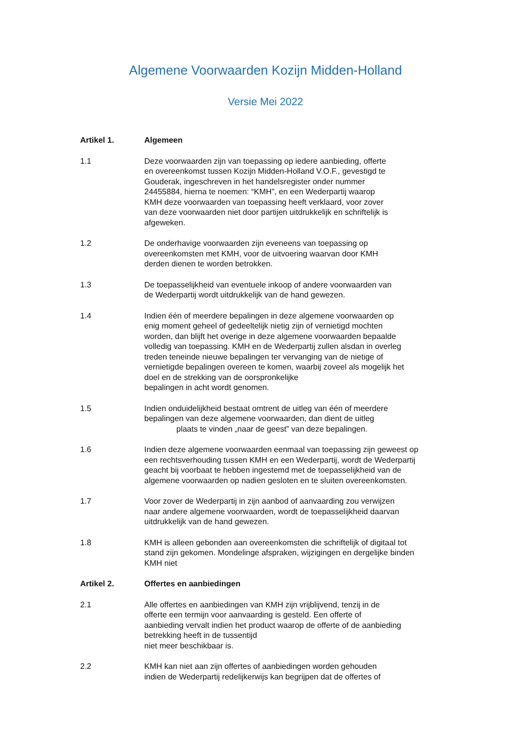Algemene Voorwaarden Kozijn Midden-Holland
Versie Mei 2022
Artikel 1. Algemeen
1.1 Deze voorwaarden zijn van toepassing op iedere aanbieding, offerte
en overeenkomst tussen Kozijn Midden-Holland V.O.F., gevestigd te
Gouderak, ingeschreven in het handelsregister onder nummer
24455884, hierna te noemen: “KMH”, en een Wederpartij waarop
KMH deze voorwaarden van toepassing heeft verklaard, voor zover
van deze voorwaarden niet door partijen uitdrukkelijk en schriftelijk is
afgeweken.
1.2 De onderhavige voorwaarden zijn eveneens van toepassing op
overeenkomsten met KMH, voor de uitvoering waarvan door KMH
derden dienen te worden betrokken.
1.3 De toepasselijkheid van eventuele inkoop of andere voorwaarden van
de Wederpartij wordt uitdrukkelijk van de hand gewezen.
1.4 Indien één of meerdere bepalingen in deze algemene voorwaarden op
enig moment geheel of gedeeltelijk nietig zijn of vernietigd mochten
worden, dan blijft het overige in deze algemene voorwaarden bepaalde
volledig van toepassing. KMH en de Wederpartij zullen alsdan in overleg
treden teneinde nieuwe bepalingen ter vervanging van de nietige of
vernietigde bepalingen overeen te komen, waarbij zoveel als mogelijk het
doel en de strekking van de oorspronkelijke
bepalingen in acht wordt genomen.
1.5 Indien onduidelijkheid bestaat omtrent de uitleg van één of meerdere
bepalingen van deze algemene voorwaarden, dan dient de uitleg
plaats te vinden „naar de geest‟ van deze bepalingen.
1.6 Indien deze algemene voorwaarden eenmaal van toepassing zijn geweest op
een rechtsverhouding tussen KMH en een Wederpartij, wordt de Wederpartij
geacht bij voorbaat te hebben ingestemd met de toepasselijkheid van de
algemene voorwaarden op nadien gesloten en te sluiten overeenkomsten.
1.7 Voor zover de Wederpartij in zijn aanbod of aanvaarding zou verwijzen
naar andere algemene voorwaarden, wordt de toepasselijkheid daarvan
uitdrukkelijk van de hand gewezen.
1.8 KMH is alleen gebonden aan overeenkomsten die schriftelijk of digitaal tot
stand zijn gekomen. Mondelinge afspraken, wijzigingen en dergelijke binden
KMH niet
Artikel 2. Offertes en aanbiedingen
2.1 Alle offertes en aanbiedingen van KMH zijn vrijblijvend, tenzij in de
offerte een termijn voor aanvaarding is gesteld. Een offerte of
aanbieding vervalt indien het product waarop de offerte of de aanbieding
betrekking heeft in de tussentijd
niet meer beschikbaar is.
2.2 KMH kan niet aan zijn offertes of aanbiedingen worden gehouden
indien de Wederpartij redelijkerwijs kan begrijpen dat de offertes of